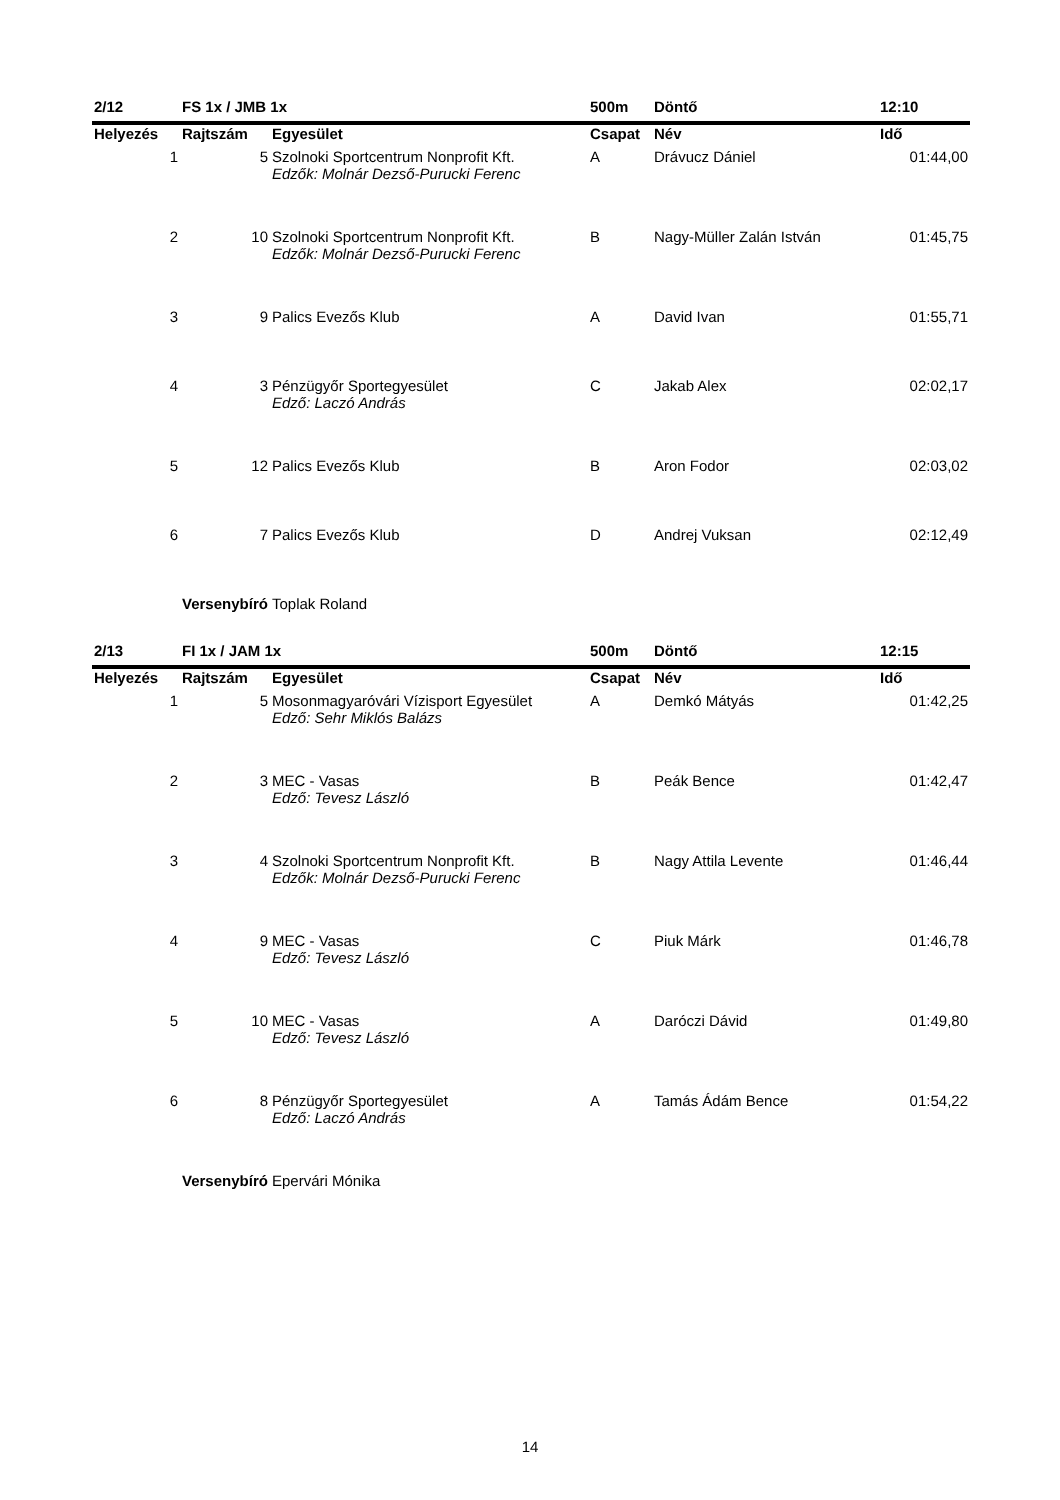| 2/12 | FS 1x / JMB 1x | | 500m | Döntő | 12:10 |
| --- | --- | --- | --- | --- | --- |
| Helyezés | Rajtszám | Egyesület | Csapat | Név | Idő |
| 1 | 5 | Szolnoki Sportcentrum Nonprofit Kft. Edzők: Molnár Dezső-Purucki Ferenc | A | Drávucz Dániel | 01:44,00 |
| 2 | 10 | Szolnoki Sportcentrum Nonprofit Kft. Edzők: Molnár Dezső-Purucki Ferenc | B | Nagy-Müller Zalán István | 01:45,75 |
| 3 | 9 | Palics Evezős Klub | A | David Ivan | 01:55,71 |
| 4 | 3 | Pénzügyőr Sportegyesület Edző: Laczó András | C | Jakab Alex | 02:02,17 |
| 5 | 12 | Palics Evezős Klub | B | Aron Fodor | 02:03,02 |
| 6 | 7 | Palics Evezős Klub | D | Andrej Vuksan | 02:12,49 |
| | Versenybíró | Toplak Roland | | | |
| 2/13 | FI 1x / JAM 1x | | 500m | Döntő | 12:15 |
| Helyezés | Rajtszám | Egyesület | Csapat | Név | Idő |
| 1 | 5 | Mosonmagyaróvári Vízisport Egyesület Edző: Sehr Miklós Balázs | A | Demkó Mátyás | 01:42,25 |
| 2 | 3 | MEC - Vasas Edző: Tevesz László | B | Peák Bence | 01:42,47 |
| 3 | 4 | Szolnoki Sportcentrum Nonprofit Kft. Edzők: Molnár Dezső-Purucki Ferenc | B | Nagy Attila Levente | 01:46,44 |
| 4 | 9 | MEC - Vasas Edző: Tevesz László | C | Piuk Márk | 01:46,78 |
| 5 | 10 | MEC - Vasas Edző: Tevesz László | A | Daróczi Dávid | 01:49,80 |
| 6 | 8 | Pénzügyőr Sportegyesület Edző: Laczó András | A | Tamás Ádám Bence | 01:54,22 |
| | Versenybíró | Epervári Mónika | | | |
14